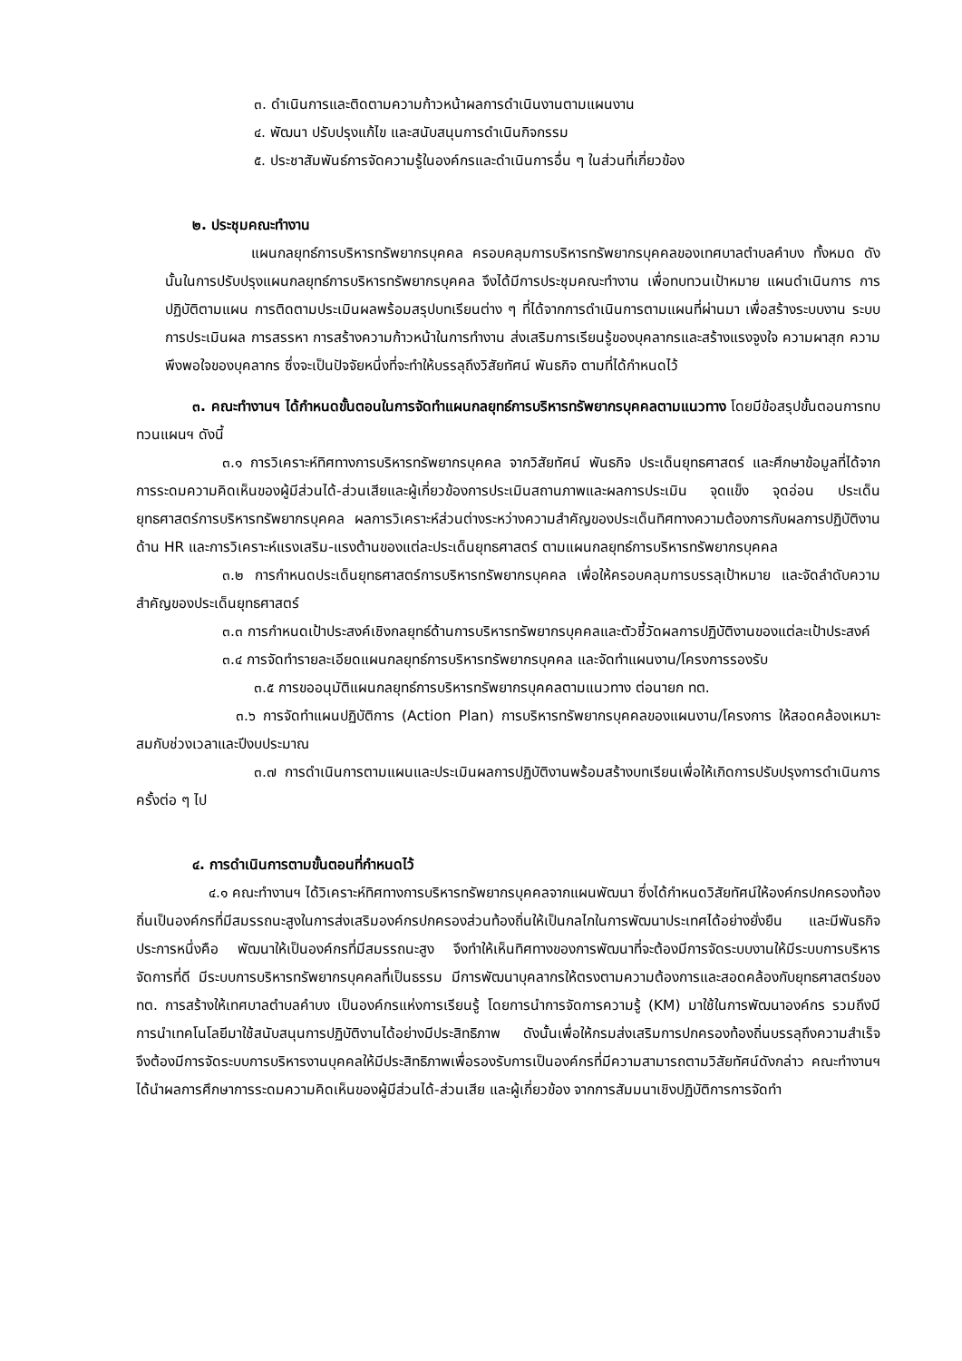๓. ดำเนินการและติดตามความก้าวหน้าผลการดำเนินงานตามแผนงาน
๔. พัฒนา ปรับปรุงแก้ไข และสนับสนุนการดำเนินกิจกรรม
๕. ประชาสัมพันธ์การจัดความรู้ในองค์กรและดำเนินการอื่น ๆ ในส่วนที่เกี่ยวข้อง
๒. ประชุมคณะทำงาน
แผนกลยุทธ์การบริหารทรัพยากรบุคคล ครอบคลุมการบริหารทรัพยากรบุคคลของเทศบาลตำบลคำบง ทั้งหมด ดังนั้นในการปรับปรุงแผนกลยุทธ์การบริหารทรัพยากรบุคคล จึงได้มีการประชุมคณะทำงาน เพื่อทบทวนเป้าหมาย แผนดำเนินการ การปฏิบัติตามแผน การติดตามประเมินผลพร้อมสรุปบทเรียนต่าง ๆ ที่ได้จากการดำเนินการตามแผนที่ผ่านมา เพื่อสร้างระบบงาน ระบบการประเมินผล การสรรหา การสร้างความก้าวหน้าในการทำงาน ส่งเสริมการเรียนรู้ของบุคลากรและสร้างแรงจูงใจ ความผาสุก ความพึงพอใจของบุคลากร ซึ่งจะเป็นปัจจัยหนึ่งที่จะทำให้บรรลุถึงวิสัยทัศน์ พันธกิจ ตามที่ได้กำหนดไว้
๓. คณะทำงานฯ ได้กำหนดขั้นตอนในการจัดทำแผนกลยุทธ์การบริหารทรัพยากรบุคคลตามแนวทาง โดยมีข้อสรุปขั้นตอนการทบทวนแผนฯ ดังนี้
๓.๑ การวิเคราะห์ทิศทางการบริหารทรัพยากรบุคคล จากวิสัยทัศน์ พันธกิจ ประเด็นยุทธศาสตร์ และศึกษาข้อมูลที่ได้จากการระดมความคิดเห็นของผู้มีส่วนได้-ส่วนเสียและผู้เกี่ยวข้องการประเมินสถานภาพและผลการประเมิน จุดแข็ง จุดอ่อน ประเด็นยุทธศาสตร์การบริหารทรัพยากรบุคคล ผลการวิเคราะห์ส่วนต่างระหว่างความสำคัญของประเด็นทิศทางความต้องการกับผลการปฏิบัติงานด้าน HR และการวิเคราะห์แรงเสริม-แรงต้านของแต่ละประเด็นยุทธศาสตร์ ตามแผนกลยุทธ์การบริหารทรัพยากรบุคคล
๓.๒ การกำหนดประเด็นยุทธศาสตร์การบริหารทรัพยากรบุคคล เพื่อให้ครอบคลุมการบรรลุเป้าหมาย และจัดลำดับความสำคัญของประเด็นยุทธศาสตร์
๓.๓ การกำหนดเป้าประสงค์เชิงกลยุทธ์ด้านการบริหารทรัพยากรบุคคลและตัวชี้วัดผลการปฏิบัติงานของแต่ละเป้าประสงค์
๓.๔ การจัดทำรายละเอียดแผนกลยุทธ์การบริหารทรัพยากรบุคคล และจัดทำแผนงาน/โครงการรองรับ
๓.๕ การขออนุมัติแผนกลยุทธ์การบริหารทรัพยากรบุคคลตามแนวทาง ต่อนายก ทต.
๓.๖ การจัดทำแผนปฏิบัติการ (Action Plan) การบริหารทรัพยากรบุคคลของแผนงาน/โครงการ ให้สอดคล้องเหมาะสมกับช่วงเวลาและปีงบประมาณ
๓.๗ การดำเนินการตามแผนและประเมินผลการปฏิบัติงานพร้อมสร้างบทเรียนเพื่อให้เกิดการปรับปรุงการดำเนินการครั้งต่อ ๆ ไป
๔. การดำเนินการตามขั้นตอนที่กำหนดไว้
๔.๑ คณะทำงานฯ ได้วิเคราะห์ทิศทางการบริหารทรัพยากรบุคคลจากแผนพัฒนา ซึ่งได้กำหนดวิสัยทัศน์ให้องค์กรปกครองท้องถิ่นเป็นองค์กรที่มีสมรรถนะสูงในการส่งเสริมองค์กรปกครองส่วนท้องถิ่นให้เป็นกลไกในการพัฒนาประเทศได้อย่างยั่งยืน และมีพันธกิจประการหนึ่งคือ พัฒนาให้เป็นองค์กรที่มีสมรรถนะสูง จึงทำให้เห็นทิศทางของการพัฒนาที่จะต้องมีการจัดระบบงานให้มีระบบการบริหารจัดการที่ดี มีระบบการบริหารทรัพยากรบุคคลที่เป็นธรรม มีการพัฒนาบุคลากรให้ตรงตามความต้องการและสอดคล้องกับยุทธศาสตร์ของ ทต. การสร้างให้เทศบาลตำบลคำบง เป็นองค์กรแห่งการเรียนรู้ โดยการนำการจัดการความรู้ (KM) มาใช้ในการพัฒนาองค์กร รวมถึงมีการนำเทคโนโลยีมาใช้สนับสนุนการปฏิบัติงานได้อย่างมีประสิทธิภาพ ดังนั้นเพื่อให้กรมส่งเสริมการปกครองท้องถิ่นบรรลุถึงความสำเร็จ จึงต้องมีการจัดระบบการบริหารงานบุคคลให้มีประสิทธิภาพเพื่อรองรับการเป็นองค์กรที่มีความสามารถตามวิสัยทัศน์ดังกล่าว คณะทำงานฯ ได้นำผลการศึกษาการระดมความคิดเห็นของผู้มีส่วนได้-ส่วนเสีย และผู้เกี่ยวข้อง จากการสัมมนาเชิงปฏิบัติการการจัดทำ